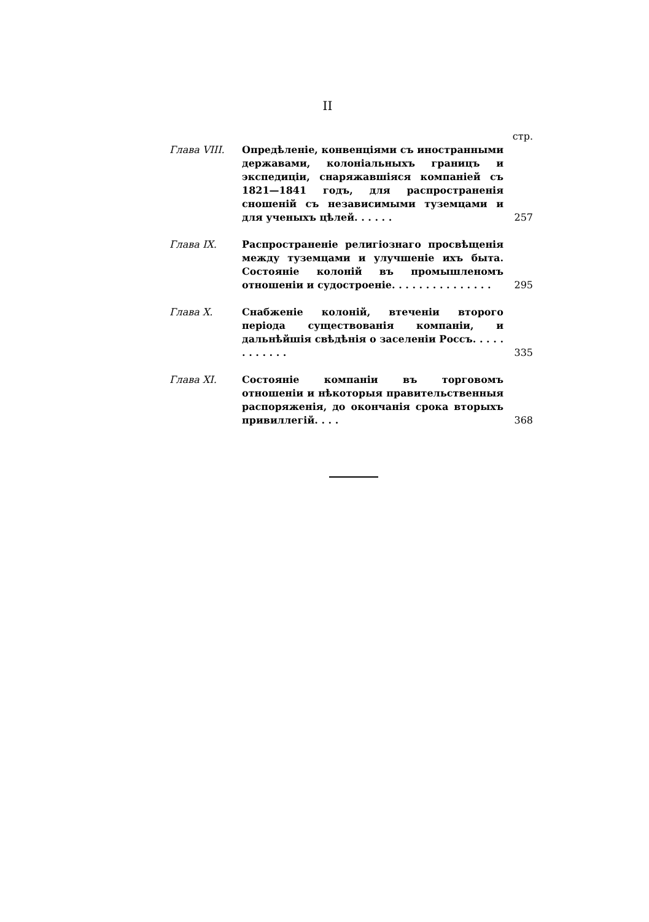II
стр.
Глава VIII. Опредѣленіе, конвенціями съ иностранными державами, колоніальныхъ границъ и экспедиціи, снаряжавшіяся компаніей съ 1821—1841 годъ, для распространенія сношеній съ независимыми туземцами и для ученыхъ цѣлей. . . . . .
257
Глава IX. Распространеніе религіознаго просвѣщенія между туземцами и улучшеніе ихъ быта. Состояніе колоній въ промышленомъ отношеніи и судостроеніе. . . . . . . . . . . . . . .
295
Глава X. Снабженіе колоній, втеченіи второго періода существованія компаніи, и дальнѣйшія свѣдѣнія о заселеніи Россъ. . . . . . . . . . . .
335
Глава XI. Состояніе компаніи въ торговомъ отношеніи и нѣкоторыя правительственныя распоряженія, до окончанія срока вторыхъ привиллегій. . . .
368